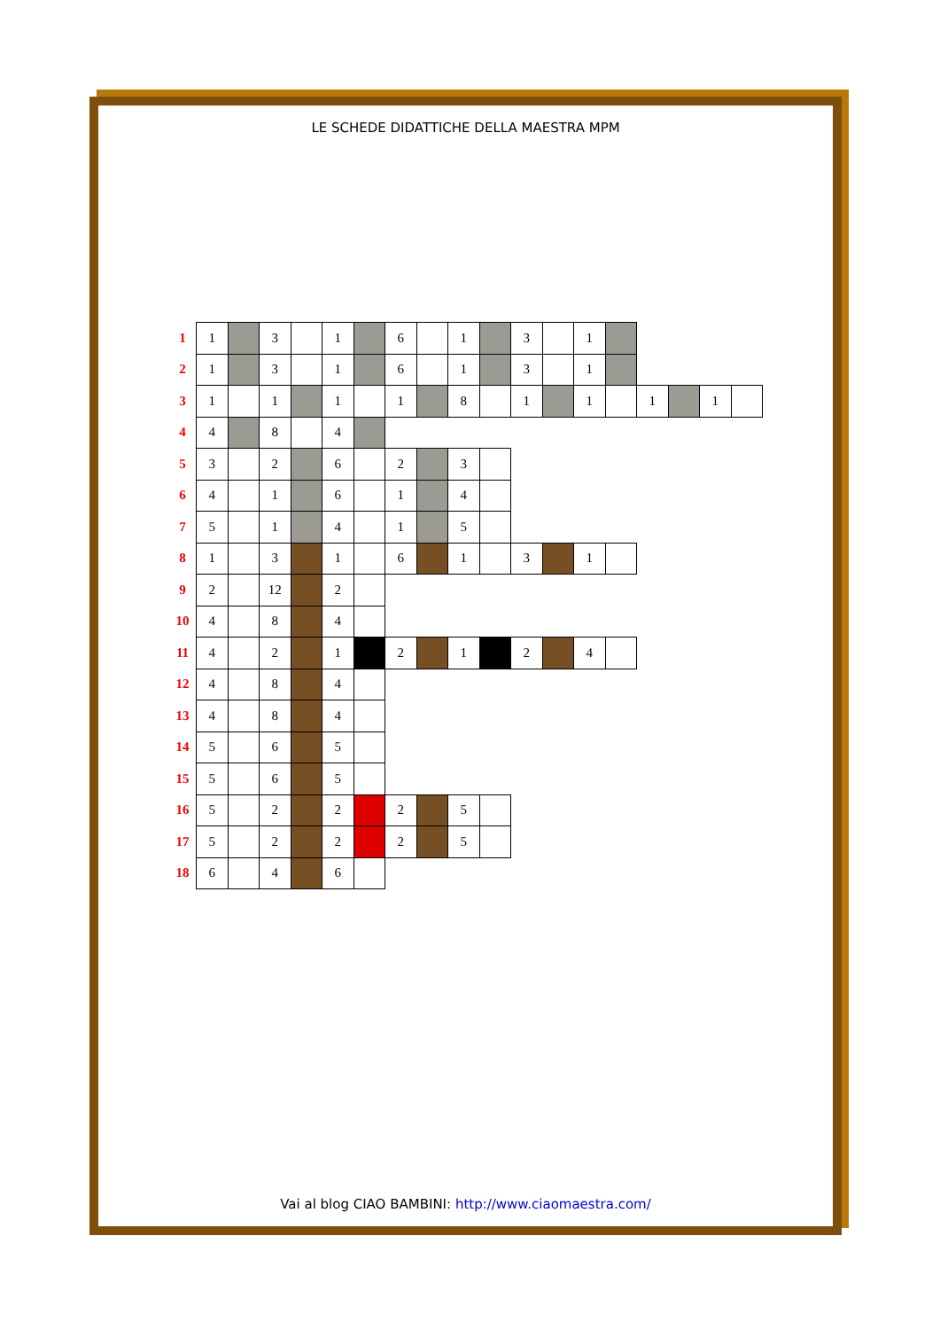LE SCHEDE DIDATTICHE DELLA MAESTRA MPM
| 1 | 1 | | 3 | | 1 | | 6 | | 1 | | 3 | | 1 | | | | | |
| 2 | 1 | | 3 | | 1 | | 6 | | 1 | | 3 | | 1 | | | | | |
| 3 | 1 | | 1 | | 1 | | 1 | | 8 | | 1 | | 1 | | 1 | | 1 | |
| 4 | 4 | | 8 | | 4 | | | | | | | | | | | | | |
| 5 | 3 | | 2 | | 6 | | 2 | | 3 | | | | | | | | | |
| 6 | 4 | | 1 | | 6 | | 1 | | 4 | | | | | | | | | |
| 7 | 5 | | 1 | | 4 | | 1 | | 5 | | | | | | | | | |
| 8 | 1 | | 3 | | 1 | | 6 | | 1 | | 3 | | 1 | | | | | |
| 9 | 2 | | 12 | | 2 | | | | | | | | | | | | | |
| 10 | 4 | | 8 | | 4 | | | | | | | | | | | | | |
| 11 | 4 | | 2 | | 1 | | 2 | | 1 | | 2 | | 4 | | | | | |
| 12 | 4 | | 8 | | 4 | | | | | | | | | | | | | |
| 13 | 4 | | 8 | | 4 | | | | | | | | | | | | | |
| 14 | 5 | | 6 | | 5 | | | | | | | | | | | | | |
| 15 | 5 | | 6 | | 5 | | | | | | | | | | | | | |
| 16 | 5 | | 2 | | 2 | | 2 | | 5 | | | | | | | | | |
| 17 | 5 | | 2 | | 2 | | 2 | | 5 | | | | | | | | | |
| 18 | 6 | | 4 | | 6 | | | | | | | | | | | | | |
Vai al blog CIAO BAMBINI: http://www.ciaomaestra.com/